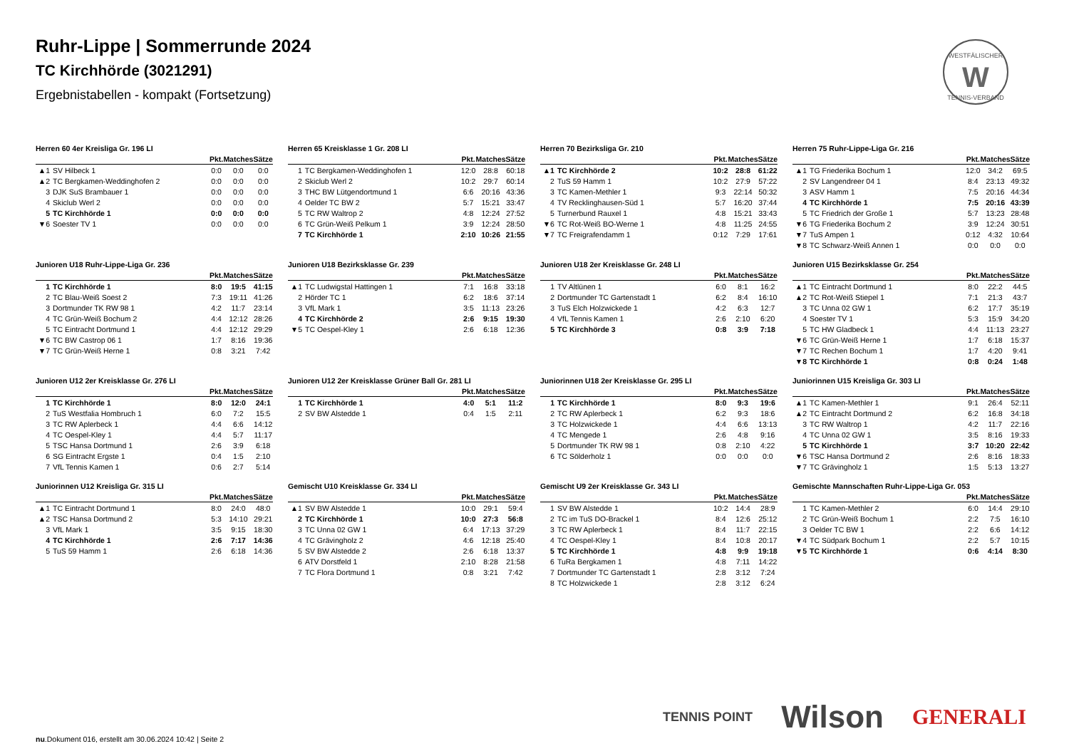Ruhr-Lippe | Sommerrunde 2024
TC Kirchhörde (3021291)
Ergebnistabellen - kompakt (Fortsetzung)
WESTFÄLISCHER
W
TENNIS-VERBAND
Herren 60 4er Kreisliga Gr. 196 LI
| | | Pkt. | Matches | Sätze |
| --- | --- | --- | --- | --- |
| ▲1 | SV Hilbeck 1 | 0:0 | 0:0 | 0:0 |
| ▲2 | TC Bergkamen-Weddinghofen 2 | 0:0 | 0:0 | 0:0 |
| 3 | DJK SuS Brambauer 1 | 0:0 | 0:0 | 0:0 |
| 4 | Skiclub Werl 2 | 0:0 | 0:0 | 0:0 |
| 5 | TC Kirchhörde 1 | 0:0 | 0:0 | 0:0 |
| ▼6 | Soester TV 1 | 0:0 | 0:0 | 0:0 |
Herren 65 Kreisklasse 1 Gr. 208 LI
| | | Pkt. | Matches | Sätze |
| --- | --- | --- | --- | --- |
| 1 | TC Bergkamen-Weddinghofen 1 | 12:0 | 28:8 | 60:18 |
| 2 | Skiclub Werl 2 | 10:2 | 29:7 | 60:14 |
| 3 | THC BW Lütgendortmund 1 | 6:6 | 20:16 | 43:36 |
| 4 | Oelder TC BW 2 | 5:7 | 15:21 | 33:47 |
| 5 | TC RW Waltrop 2 | 4:8 | 12:24 | 27:52 |
| 6 | TC Grün-Weiß Pelkum 1 | 3:9 | 12:24 | 28:50 |
| 7 | TC Kirchhörde 1 | 2:10 | 10:26 | 21:55 |
Herren 70 Bezirksliga Gr. 210
| | | Pkt. | Matches | Sätze |
| --- | --- | --- | --- | --- |
| ▲1 | TC Kirchhörde 2 | 10:2 | 28:8 | 61:22 |
| 2 | TuS 59 Hamm 1 | 10:2 | 27:9 | 57:22 |
| 3 | TC Kamen-Methler 1 | 9:3 | 22:14 | 50:32 |
| 4 | TV Recklinghausen-Süd 1 | 5:7 | 16:20 | 37:44 |
| 5 | Turnerbund Rauxel 1 | 4:8 | 15:21 | 33:43 |
| ▼6 | TC Rot-Weiß BO-Werne 1 | 4:8 | 11:25 | 24:55 |
| ▼7 | TC Freigrafendamm 1 | 0:12 | 7:29 | 17:61 |
Herren 75 Ruhr-Lippe-Liga Gr. 216
| | | Pkt. | Matches | Sätze |
| --- | --- | --- | --- | --- |
| ▲1 | TG Friederika Bochum 1 | 12:0 | 34:2 | 69:5 |
| 2 | SV Langendreer 04 1 | 8:4 | 23:13 | 49:32 |
| 3 | ASV Hamm 1 | 7:5 | 20:16 | 44:34 |
| 4 | TC Kirchhörde 1 | 7:5 | 20:16 | 43:39 |
| 5 | TC Friedrich der Große 1 | 5:7 | 13:23 | 28:48 |
| ▼6 | TG Friederika Bochum 2 | 3:9 | 12:24 | 30:51 |
| ▼7 | TuS Ampen 1 | 0:12 | 4:32 | 10:64 |
| ▼8 | TC Schwarz-Weiß Annen 1 | 0:0 | 0:0 | 0:0 |
Junioren U18 Ruhr-Lippe-Liga Gr. 236
| | | Pkt. | Matches | Sätze |
| --- | --- | --- | --- | --- |
| 1 | TC Kirchhörde 1 | 8:0 | 19:5 | 41:15 |
| 2 | TC Blau-Weiß Soest 2 | 7:3 | 19:11 | 41:26 |
| 3 | Dortmunder TK RW 98 1 | 4:2 | 11:7 | 23:14 |
| 4 | TC Grün-Weiß Bochum 2 | 4:4 | 12:12 | 28:26 |
| 5 | TC Eintracht Dortmund 1 | 4:4 | 12:12 | 29:29 |
| ▼6 | TC BW Castrop 06 1 | 1:7 | 8:16 | 19:36 |
| ▼7 | TC Grün-Weiß Herne 1 | 0:8 | 3:21 | 7:42 |
Junioren U18 Bezirksklasse Gr. 239
| | | Pkt. | Matches | Sätze |
| --- | --- | --- | --- | --- |
| ▲1 | TC Ludwigstal Hattingen 1 | 7:1 | 16:8 | 33:18 |
| 2 | Hörder TC 1 | 6:2 | 18:6 | 37:14 |
| 3 | VfL Mark 1 | 3:5 | 11:13 | 23:26 |
| 4 | TC Kirchhörde 2 | 2:6 | 9:15 | 19:30 |
| ▼5 | TC Oespel-Kley 1 | 2:6 | 6:18 | 12:36 |
Junioren U18 2er Kreisklasse Gr. 248 LI
| | | Pkt. | Matches | Sätze |
| --- | --- | --- | --- | --- |
| 1 | TV Altlünen 1 | 6:0 | 8:1 | 16:2 |
| 2 | Dortmunder TC Gartenstadt 1 | 6:2 | 8:4 | 16:10 |
| 3 | TuS Elch Holzwickede 1 | 4:2 | 6:3 | 12:7 |
| 4 | VfL Tennis Kamen 1 | 2:6 | 2:10 | 6:20 |
| 5 | TC Kirchhörde 3 | 0:8 | 3:9 | 7:18 |
Junioren U15 Bezirksklasse Gr. 254
| | | Pkt. | Matches | Sätze |
| --- | --- | --- | --- | --- |
| ▲1 | TC Eintracht Dortmund 1 | 8:0 | 22:2 | 44:5 |
| ▲2 | TC Rot-Weiß Stiepel 1 | 7:1 | 21:3 | 43:7 |
| 3 | TC Unna 02 GW 1 | 6:2 | 17:7 | 35:19 |
| 4 | Soester TV 1 | 5:3 | 15:9 | 34:20 |
| 5 | TC HW Gladbeck 1 | 4:4 | 11:13 | 23:27 |
| ▼6 | TC Grün-Weiß Herne 1 | 1:7 | 6:18 | 15:37 |
| ▼7 | TC Rechen Bochum 1 | 1:7 | 4:20 | 9:41 |
| ▼8 | TC Kirchhörde 1 | 0:8 | 0:24 | 1:48 |
Junioren U12 2er Kreisklasse Gr. 276 LI
| | | Pkt. | Matches | Sätze |
| --- | --- | --- | --- | --- |
| 1 | TC Kirchhörde 1 | 8:0 | 12:0 | 24:1 |
| 2 | TuS Westfalia Hombruch 1 | 6:0 | 7:2 | 15:5 |
| 3 | TC RW Aplerbeck 1 | 4:4 | 6:6 | 14:12 |
| 4 | TC Oespel-Kley 1 | 4:4 | 5:7 | 11:17 |
| 5 | TSC Hansa Dortmund 1 | 2:6 | 3:9 | 6:18 |
| 6 | SG Eintracht Ergste 1 | 0:4 | 1:5 | 2:10 |
| 7 | VfL Tennis Kamen 1 | 0:6 | 2:7 | 5:14 |
Junioren U12 2er Kreisklasse Grüner Ball Gr. 281 LI
| | | Pkt. | Matches | Sätze |
| --- | --- | --- | --- | --- |
| 1 | TC Kirchhörde 1 | 4:0 | 5:1 | 11:2 |
| 2 | SV BW Alstedde 1 | 0:4 | 1:5 | 2:11 |
Juniorinnen U18 2er Kreisklasse Gr. 295 LI
| | | Pkt. | Matches | Sätze |
| --- | --- | --- | --- | --- |
| 1 | TC Kirchhörde 1 | 8:0 | 9:3 | 19:6 |
| 2 | TC RW Aplerbeck 1 | 6:2 | 9:3 | 18:6 |
| 3 | TC Holzwickede 1 | 4:4 | 6:6 | 13:13 |
| 4 | TC Mengede 1 | 2:6 | 4:8 | 9:16 |
| 5 | Dortmunder TK RW 98 1 | 0:8 | 2:10 | 4:22 |
| 6 | TC Sölderholz 1 | 0:0 | 0:0 | 0:0 |
Juniorinnen U15 Kreisliga Gr. 303 LI
| | | Pkt. | Matches | Sätze |
| --- | --- | --- | --- | --- |
| ▲1 | TC Kamen-Methler 1 | 9:1 | 26:4 | 52:11 |
| ▲2 | TC Eintracht Dortmund 2 | 6:2 | 16:8 | 34:18 |
| 3 | TC RW Waltrop 1 | 4:2 | 11:7 | 22:16 |
| 4 | TC Unna 02 GW 1 | 3:5 | 8:16 | 19:33 |
| 5 | TC Kirchhörde 1 | 3:7 | 10:20 | 22:42 |
| ▼6 | TSC Hansa Dortmund 2 | 2:6 | 8:16 | 18:33 |
| ▼7 | TC Grävingholz 1 | 1:5 | 5:13 | 13:27 |
Juniorinnen U12 Kreisliga Gr. 315 LI
| | | Pkt. | Matches | Sätze |
| --- | --- | --- | --- | --- |
| ▲1 | TC Eintracht Dortmund 1 | 8:0 | 24:0 | 48:0 |
| ▲2 | TSC Hansa Dortmund 2 | 5:3 | 14:10 | 29:21 |
| 3 | VfL Mark 1 | 3:5 | 9:15 | 18:30 |
| 4 | TC Kirchhörde 1 | 2:6 | 7:17 | 14:36 |
| 5 | TuS 59 Hamm 1 | 2:6 | 6:18 | 14:36 |
Gemischt U10 Kreisklasse Gr. 334 LI
| | | Pkt. | Matches | Sätze |
| --- | --- | --- | --- | --- |
| ▲1 | SV BW Alstedde 1 | 10:0 | 29:1 | 59:4 |
| 2 | TC Kirchhörde 1 | 10:0 | 27:3 | 56:8 |
| 3 | TC Unna 02 GW 1 | 6:4 | 17:13 | 37:29 |
| 4 | TC Grävingholz 2 | 4:6 | 12:18 | 25:40 |
| 5 | SV BW Alstedde 2 | 2:6 | 6:18 | 13:37 |
| 6 | ATV Dorstfeld 1 | 2:10 | 8:28 | 21:58 |
| 7 | TC Flora Dortmund 1 | 0:8 | 3:21 | 7:42 |
Gemischt U9 2er Kreisklasse Gr. 343 LI
| | | Pkt. | Matches | Sätze |
| --- | --- | --- | --- | --- |
| 1 | SV BW Alstedde 1 | 10:2 | 14:4 | 28:9 |
| 2 | TC im TuS DO-Brackel 1 | 8:4 | 12:6 | 25:12 |
| 3 | TC RW Aplerbeck 1 | 8:4 | 11:7 | 22:15 |
| 4 | TC Oespel-Kley 1 | 8:4 | 10:8 | 20:17 |
| 5 | TC Kirchhörde 1 | 4:8 | 9:9 | 19:18 |
| 6 | TuRa Bergkamen 1 | 4:8 | 7:11 | 14:22 |
| 7 | Dortmunder TC Gartenstadt 1 | 2:8 | 3:12 | 7:24 |
| 8 | TC Holzwickede 1 | 2:8 | 3:12 | 6:24 |
Gemischte Mannschaften Ruhr-Lippe-Liga Gr. 053
| | | Pkt. | Matches | Sätze |
| --- | --- | --- | --- | --- |
| 1 | TC Kamen-Methler 2 | 6:0 | 14:4 | 29:10 |
| 2 | TC Grün-Weiß Bochum 1 | 2:2 | 7:5 | 16:10 |
| 3 | Oelder TC BW 1 | 2:2 | 6:6 | 14:12 |
| ▼4 | TC Südpark Bochum 1 | 2:2 | 5:7 | 10:15 |
| ▼5 | TC Kirchhörde 1 | 0:6 | 4:14 | 8:30 |
TENNIS POINT Wilson GENERALI
nu.Dokument 016, erstellt am 30.06.2024 10:42 | Seite 2